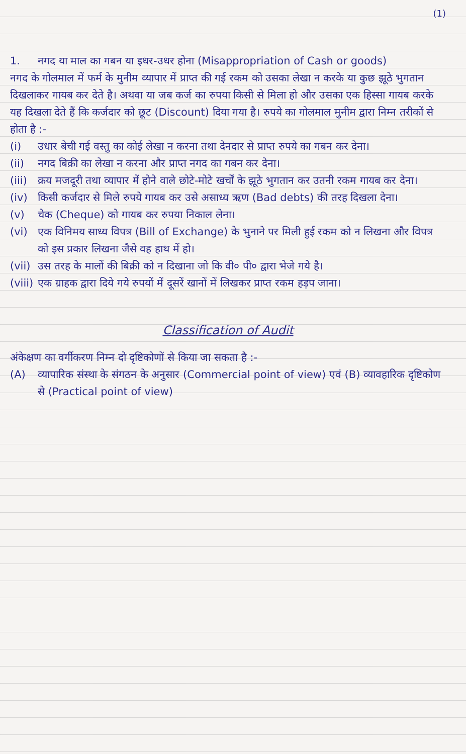(1)
1. नगद या माल का गबन या इधर-उधर होना (Misappropriation of Cash or goods)
नगद के गोलमाल में फर्म के मुनीम व्यापार में प्राप्त की गई रकम को उसका लेखा न करके या कुछ झूठे भुगतान दिखलाकर गायब कर देते है। अथवा या जब कर्ज का रुपया किसी से मिला हो और उसका एक हिस्सा गायब करके यह दिखला देते हैं कि कर्जदार को छूट (Discount) दिया गया है। रुपये का गोलमाल मुनीम द्वारा निम्न तरीकों से होता है :-
(i) उधार बेची गई वस्तु का कोई लेखा न करना तथा देनदार से प्राप्त रुपये का गबन कर देना।
(ii) नगद बिक्री का लेखा न करना और प्राप्त नगद का गबन कर देना।
(iii)
क्रय मजदूरी तथा व्यापार में होने वाले छोटे-मोटे खर्चों के झूठे भुगतान कर उतनी रकम गायब कर देना।
(iv) किसी कर्जदार से मिले रुपये गायब कर उसे असाध्य ऋण (Bad debts) की तरह दिखला देना।
(v) चेक (Cheque) को गायब कर रुपया निकाल लेना।
(vi) एक विनिमय साध्य विपत्र (Bill of Exchange) के भुनाने पर मिली हुई रकम को न लिखना और विपत्र को इस प्रकार लिखना जैसे वह हाथ में हो।
(vii)
उस तरह के मालों की बिक्री को न दिखाना जो कि वी० पी० द्वारा भेजे गये है।
(viii)
एक ग्राहक द्वारा दिये गये रुपयों में दूसरें खानों में लिखकर प्राप्त रकम हड़प जाना।
Classification of Audit
अंकेक्षण का वर्गीकरण निम्न दो दृष्टिकोणों से किया जा सकता है :-
(A) व्यापारिक संस्था के संगठन के अनुसार (Commercial point of view) एवं (B) व्यावहारिक दृष्टिकोण से (Practical point of view)